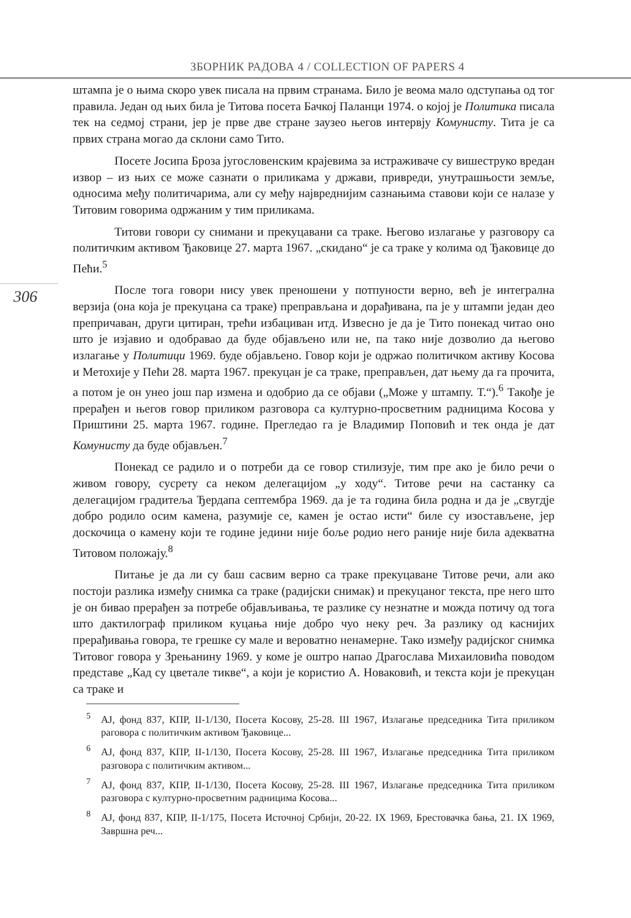ЗБОРНИК РАДОВА 4 / COLLECTION OF PAPERS 4
306
штампа је о њима скоро увек писала на првим странама. Било је веома мало одступања од тог правила. Један од њих била је Титова посета Бачкој Паланци 1974. о којој је Политика писала тек на седмој страни, јер је прве две стране заузео његов интервју Комунисту. Тита је са првих страна могао да склони само Тито.
Посете Јосипа Броза југословенским крајевима за истраживаче су вишеструко вредан извор – из њих се може сазнати о приликама у држави, привреди, унутрашњости земље, односима међу политичарима, али су међу највреднијим сазнањима ставови који се налазе у Титовим говорима одржаним у тим приликама.
Титови говори су снимани и прекуцавани са траке. Његово излагање у разговору са политичким активом Ђаковице 27. марта 1967. „скидано“ је са траке у колима од Ђаковице до Пећи.<sup>5</sup>
После тога говори нису увек преношени у потпуности верно, већ је интегрална верзија (она која је прекуцана са траке) преправљана и дорађивана, па је у штампи један део препричаван, други цитиран, трећи избациван итд. Извесно је да је Тито понекад читао оно што је изјавио и одобравао да буде објављено или не, па тако није дозволио да његово излагање у Политици 1969. буде објављено. Говор који је одржао политичком активу Косова и Метохије у Пећи 28. марта 1967. прекуцан је са траке, преправљен, дат њему да га прочита, а потом је он унео још пар измена и одобрио да се објави („Може у штампу. Т.“).<sup>6</sup> Такође је прерађен и његов говор приликом разговора са културно-просветним радницима Косова у Приштини 25. марта 1967. године. Прегледао га је Владимир Поповић и тек онда је дат Комунисту да буде објављен.<sup>7</sup>
Понекад се радило и о потреби да се говор стилизује, тим пре ако је било речи о живом говору, сусрету са неком делегацијом „у ходу“. Титове речи на састанку са делегацијом градитеља Ђердапа септембра 1969. да је та година била родна и да је „свугдје добро родило осим камена, разумије се, камен је остао исти“ биле су изостављене, јер доскочица о камену који те године једини није боље родио него раније није била адекватна Титовом положају.<sup>8</sup>
Питање је да ли су баш сасвим верно са траке прекуцаване Титове речи, али ако постоји разлика између снимка са траке (радијски снимак) и прекуцаног текста, пре него што је он бивао прерађен за потребе објављивања, те разлике су незнатне и можда потичу од тога што дактилограф приликом куцања није добро чуо неку реч. За разлику од каснијих прерађивања говора, те грешке су мале и вероватно ненамерне. Тако између радијског снимка Титовог говора у Зрењанину 1969. у коме је оштро напао Драгослава Михаиловића поводом представе „Кад су цветале тикве“, а који је користио А. Новаковић, и текста који је прекуцан са траке и
<sup>5</sup> АЈ, фонд 837, КПР, II-1/130, Посета Косову, 25-28. III 1967, Излагање председника Тита приликом раговора с политичким активом Ђаковице...
<sup>6</sup> АЈ, фонд 837, КПР, II-1/130, Посета Косову, 25-28. III 1967, Излагање председника Тита приликом разговора с политичким активом...
<sup>7</sup> АЈ, фонд 837, КПР, II-1/130, Посета Косову, 25-28. III 1967, Излагање председника Тита приликом разговора с културно-просветним радницима Косова...
<sup>8</sup> АЈ, фонд 837, КПР, II-1/175, Посета Источној Србији, 20-22. IX 1969, Брестовачка бања, 21. IX 1969, Завршна реч...